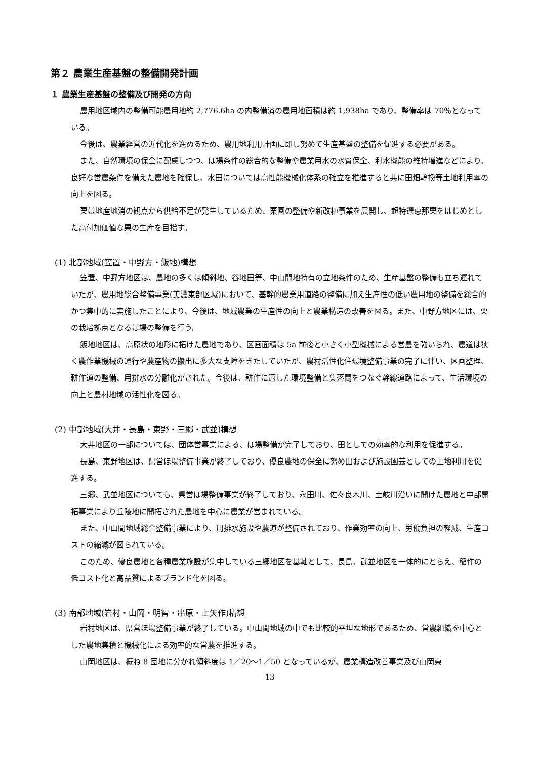第２ 農業生産基盤の整備開発計画
１ 農業生産基盤の整備及び開発の方向
農用地区域内の整備可能農用地約 2,776.6ha の内整備済の農用地面積は約 1,938ha であり、整備率は 70％となっている。
今後は、農業経営の近代化を進めるため、農用地利用計画に即し努めて生産基盤の整備を促進する必要がある。
また、自然環境の保全に配慮しつつ、ほ場条件の総合的な整備や農業用水の水質保全、利水機能の維持増進などにより、良好な営農条件を備えた農地を確保し、水田については高性能機械化体系の確立を推進すると共に田畑輪換等土地利用率の向上を図る。
栗は地産地消の観点から供給不足が発生しているため、栗園の整備や新改植事業を展開し、超特選恵那栗をはじめとした高付加価値な栗の生産を目指す。
(1) 北部地域(笠置・中野方・飯地)構想
笠置、中野方地区は、農地の多くは傾斜地、谷地田等、中山間地特有の立地条件のため、生産基盤の整備も立ち遅れていたが、農用地総合整備事業(美濃東部区域)において、基幹的農業用道路の整備に加え生産性の低い農用地の整備を総合的かつ集中的に実施したことにより、今後は、地域農業の生産性の向上と農業構造の改善を図る。また、中野方地区には、栗の栽培拠点となるほ場の整備を行う。
飯地地区は、高原状の地形に拓けた農地であり、区画面積は 5a 前後と小さく小型機械による営農を強いられ、農道は狭く農作業機械の通行や農産物の搬出に多大な支障をきたしていたが、農村活性化住環境整備事業の完了に伴い、区画整理、耕作道の整備、用排水の分離化がされた。今後は、耕作に適した環境整備と集落間をつなぐ幹線道路によって、生活環境の向上と農村地域の活性化を図る。
(2) 中部地域(大井・長島・東野・三郷・武並)構想
大井地区の一部については、団体営事業による、ほ場整備が完了しており、田としての効率的な利用を促進する。
長島、東野地区は、県営ほ場整備事業が終了しており、優良農地の保全に努め田および施設園芸としての土地利用を促進する。
三郷、武並地区についても、県営ほ場整備事業が終了しており、永田川、佐々良木川、土岐川沿いに開けた農地と中部開拓事業により丘陵地に開拓された農地を中心に農業が営まれている。
また、中山間地域総合整備事業により、用排水施設や農道が整備されており、作業効率の向上、労働負担の軽減、生産コストの縮減が図られている。
このため、優良農地と各種農業施設が集中している三郷地区を基軸として、長島、武並地区を一体的にとらえ、稲作の低コスト化と高品質によるブランド化を図る。
(3) 南部地域(岩村・山岡・明智・串原・上矢作)構想
岩村地区は、県営ほ場整備事業が終了している。中山間地域の中でも比較的平坦な地形であるため、営農組織を中心とした農地集積と機械化による効率的な営農を推進する。
山岡地区は、概ね 8 団地に分かれ傾斜度は 1／20～1／50 となっているが、農業構造改善事業及び山岡東
13